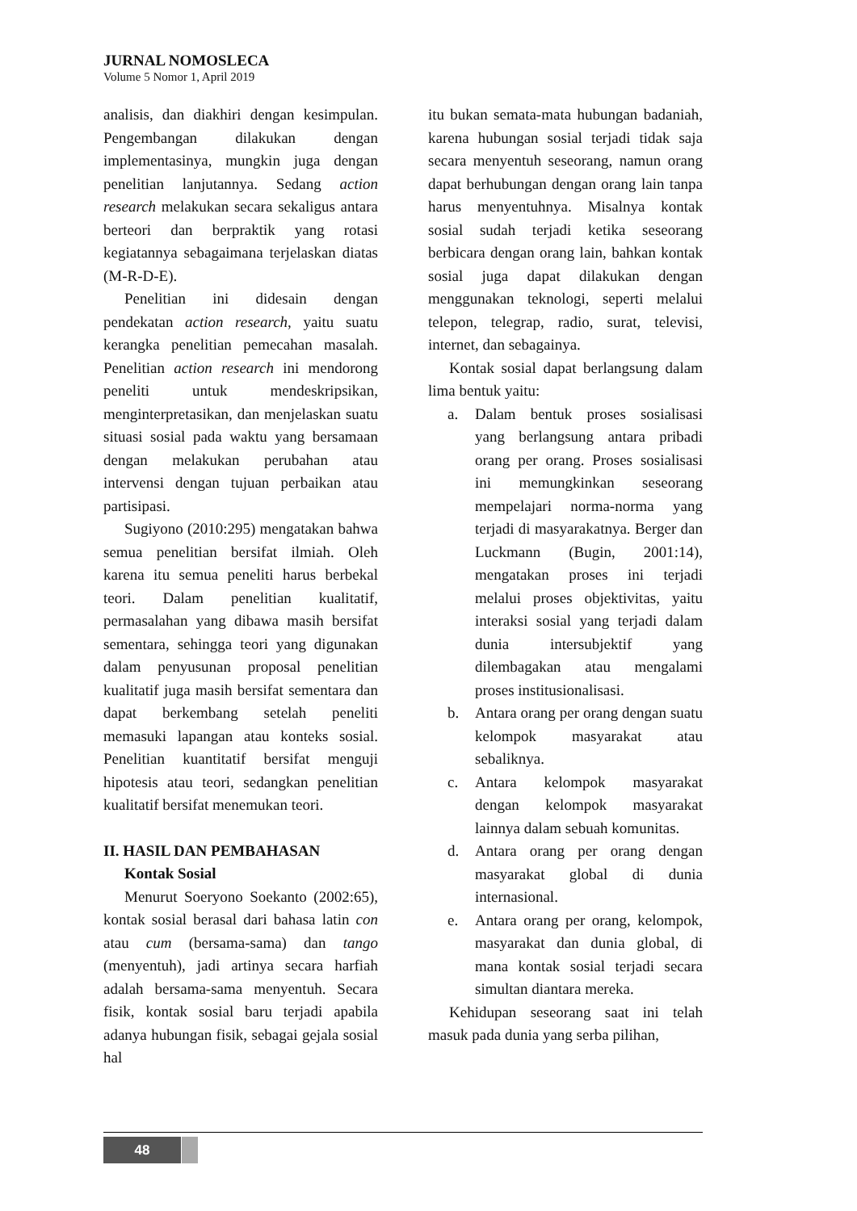JURNAL NOMOSLECA
Volume 5 Nomor 1, April 2019
analisis, dan diakhiri dengan kesimpulan. Pengembangan dilakukan dengan implementasinya, mungkin juga dengan penelitian lanjutannya. Sedang action research melakukan secara sekaligus antara berteori dan berpraktik yang rotasi kegiatannya sebagaimana terjelaskan diatas (M-R-D-E).
Penelitian ini didesain dengan pendekatan action research, yaitu suatu kerangka penelitian pemecahan masalah. Penelitian action research ini mendorong peneliti untuk mendeskripsikan, menginterpretasikan, dan menjelaskan suatu situasi sosial pada waktu yang bersamaan dengan melakukan perubahan atau intervensi dengan tujuan perbaikan atau partisipasi.
Sugiyono (2010:295) mengatakan bahwa semua penelitian bersifat ilmiah. Oleh karena itu semua peneliti harus berbekal teori. Dalam penelitian kualitatif, permasalahan yang dibawa masih bersifat sementara, sehingga teori yang digunakan dalam penyusunan proposal penelitian kualitatif juga masih bersifat sementara dan dapat berkembang setelah peneliti memasuki lapangan atau konteks sosial. Penelitian kuantitatif bersifat menguji hipotesis atau teori, sedangkan penelitian kualitatif bersifat menemukan teori.
II. HASIL DAN PEMBAHASAN
Kontak Sosial
Menurut Soeryono Soekanto (2002:65), kontak sosial berasal dari bahasa latin con atau cum (bersama-sama) dan tango (menyentuh), jadi artinya secara harfiah adalah bersama-sama menyentuh. Secara fisik, kontak sosial baru terjadi apabila adanya hubungan fisik, sebagai gejala sosial hal
itu bukan semata-mata hubungan badaniah, karena hubungan sosial terjadi tidak saja secara menyentuh seseorang, namun orang dapat berhubungan dengan orang lain tanpa harus menyentuhnya. Misalnya kontak sosial sudah terjadi ketika seseorang berbicara dengan orang lain, bahkan kontak sosial juga dapat dilakukan dengan menggunakan teknologi, seperti melalui telepon, telegrap, radio, surat, televisi, internet, dan sebagainya.
Kontak sosial dapat berlangsung dalam lima bentuk yaitu:
a. Dalam bentuk proses sosialisasi yang berlangsung antara pribadi orang per orang. Proses sosialisasi ini memungkinkan seseorang mempelajari norma-norma yang terjadi di masyarakatnya. Berger dan Luckmann (Bugin, 2001:14), mengatakan proses ini terjadi melalui proses objektivitas, yaitu interaksi sosial yang terjadi dalam dunia intersubjektif yang dilembagakan atau mengalami proses institusionalisasi.
b. Antara orang per orang dengan suatu kelompok masyarakat atau sebaliknya.
c. Antara kelompok masyarakat dengan kelompok masyarakat lainnya dalam sebuah komunitas.
d. Antara orang per orang dengan masyarakat global di dunia internasional.
e. Antara orang per orang, kelompok, masyarakat dan dunia global, di mana kontak sosial terjadi secara simultan diantara mereka.
Kehidupan seseorang saat ini telah masuk pada dunia yang serba pilihan,
48